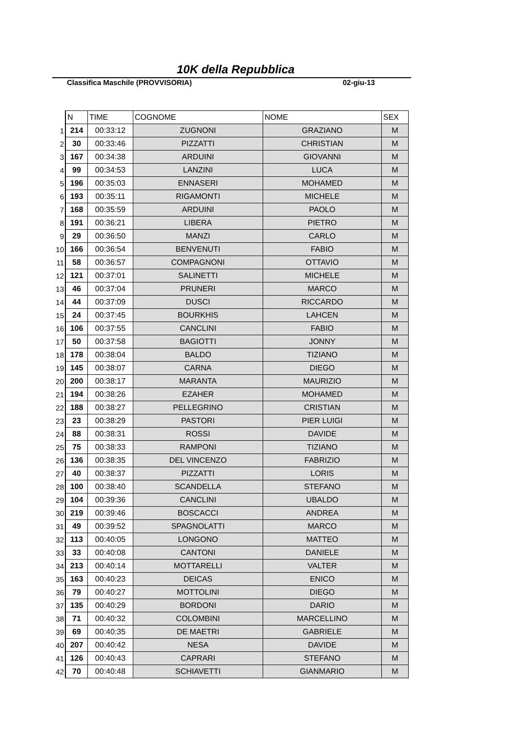10K della Repubblica
Classifica Maschile (PROVVISORIA) 02-giu-13
| | N | TIME | COGNOME | NOME | SEX |
| 1 | 214 | 00:33:12 | ZUGNONI | GRAZIANO | M |
| 2 | 30 | 00:33:46 | PIZZATTI | CHRISTIAN | M |
| 3 | 167 | 00:34:38 | ARDUINI | GIOVANNI | M |
| 4 | 99 | 00:34:53 | LANZINI | LUCA | M |
| 5 | 196 | 00:35:03 | ENNASERI | MOHAMED | M |
| 6 | 193 | 00:35:11 | RIGAMONTI | MICHELE | M |
| 7 | 168 | 00:35:59 | ARDUINI | PAOLO | M |
| 8 | 191 | 00:36:21 | LIBERA | PIETRO | M |
| 9 | 29 | 00:36:50 | MANZI | CARLO | M |
| 10 | 166 | 00:36:54 | BENVENUTI | FABIO | M |
| 11 | 58 | 00:36:57 | COMPAGNONI | OTTAVIO | M |
| 12 | 121 | 00:37:01 | SALINETTI | MICHELE | M |
| 13 | 46 | 00:37:04 | PRUNERI | MARCO | M |
| 14 | 44 | 00:37:09 | DUSCI | RICCARDO | M |
| 15 | 24 | 00:37:45 | BOURKHIS | LAHCEN | M |
| 16 | 106 | 00:37:55 | CANCLINI | FABIO | M |
| 17 | 50 | 00:37:58 | BAGIOTTI | JONNY | M |
| 18 | 178 | 00:38:04 | BALDO | TIZIANO | M |
| 19 | 145 | 00:38:07 | CARNA | DIEGO | M |
| 20 | 200 | 00:38:17 | MARANTA | MAURIZIO | M |
| 21 | 194 | 00:38:26 | EZAHER | MOHAMED | M |
| 22 | 188 | 00:38:27 | PELLEGRINO | CRISTIAN | M |
| 23 | 23 | 00:38:29 | PASTORI | PIER LUIGI | M |
| 24 | 88 | 00:38:31 | ROSSI | DAVIDE | M |
| 25 | 75 | 00:38:33 | RAMPONI | TIZIANO | M |
| 26 | 136 | 00:38:35 | DEL VINCENZO | FABRIZIO | M |
| 27 | 40 | 00:38:37 | PIZZATTI | LORIS | M |
| 28 | 100 | 00:38:40 | SCANDELLA | STEFANO | M |
| 29 | 104 | 00:39:36 | CANCLINI | UBALDO | M |
| 30 | 219 | 00:39:46 | BOSCACCI | ANDREA | M |
| 31 | 49 | 00:39:52 | SPAGNOLATTI | MARCO | M |
| 32 | 113 | 00:40:05 | LONGONO | MATTEO | M |
| 33 | 33 | 00:40:08 | CANTONI | DANIELE | M |
| 34 | 213 | 00:40:14 | MOTTARELLI | VALTER | M |
| 35 | 163 | 00:40:23 | DEICAS | ENICO | M |
| 36 | 79 | 00:40:27 | MOTTOLINI | DIEGO | M |
| 37 | 135 | 00:40:29 | BORDONI | DARIO | M |
| 38 | 71 | 00:40:32 | COLOMBINI | MARCELLINO | M |
| 39 | 69 | 00:40:35 | DE MAETRI | GABRIELE | M |
| 40 | 207 | 00:40:42 | NESA | DAVIDE | M |
| 41 | 126 | 00:40:43 | CAPRARI | STEFANO | M |
| 42 | 70 | 00:40:48 | SCHIAVETTI | GIANMARIO | M |